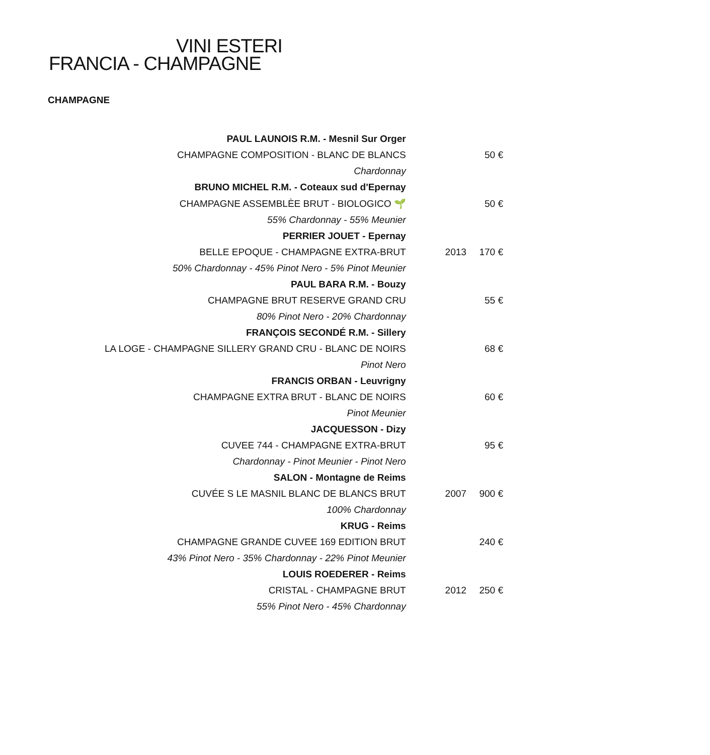VINI ESTERI
FRANCIA - CHAMPAGNE
CHAMPAGNE
| PAUL LAUNOIS R.M. - Mesnil Sur Orger | | |
| CHAMPAGNE COMPOSITION - BLANC DE BLANCS | | 50 € |
| Chardonnay | | |
| BRUNO MICHEL R.M. - Coteaux sud d'Epernay | | |
| CHAMPAGNE ASSEMBLÈE BRUT - BIOLOGICO 🌱 | | 50 € |
| 55% Chardonnay - 55% Meunier | | |
| PERRIER JOUET - Epernay | | |
| BELLE EPOQUE - CHAMPAGNE EXTRA-BRUT | 2013 | 170 € |
| 50% Chardonnay - 45% Pinot Nero - 5% Pinot Meunier | | |
| PAUL BARA R.M. - Bouzy | | |
| CHAMPAGNE BRUT RESERVE GRAND CRU | | 55 € |
| 80% Pinot Nero - 20% Chardonnay | | |
| FRANÇOIS SECONDÉ R.M. - Sillery | | |
| LA LOGE - CHAMPAGNE SILLERY GRAND CRU - BLANC DE NOIRS | | 68 € |
| Pinot Nero | | |
| FRANCIS ORBAN - Leuvrigny | | |
| CHAMPAGNE EXTRA BRUT - BLANC DE NOIRS | | 60 € |
| Pinot Meunier | | |
| JACQUESSON - Dizy | | |
| CUVEE 744 - CHAMPAGNE EXTRA-BRUT | | 95 € |
| Chardonnay - Pinot Meunier - Pinot Nero | | |
| SALON - Montagne de Reims | | |
| CUVÉE S LE MASNIL BLANC DE BLANCS BRUT | 2007 | 900 € |
| 100% Chardonnay | | |
| KRUG - Reims | | |
| CHAMPAGNE GRANDE CUVEE 169 EDITION BRUT | | 240 € |
| 43% Pinot Nero - 35% Chardonnay - 22% Pinot Meunier | | |
| LOUIS ROEDERER - Reims | | |
| CRISTAL - CHAMPAGNE BRUT | 2012 | 250 € |
| 55% Pinot Nero - 45% Chardonnay | | |